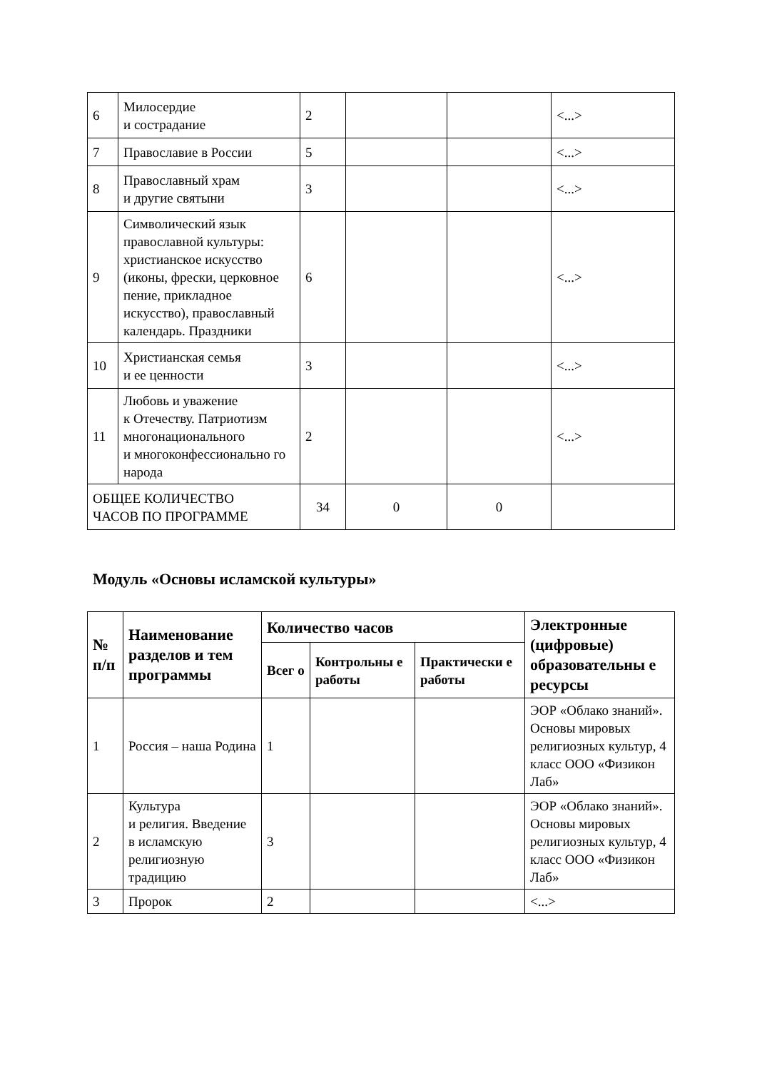| 6 | Милосердие и сострадание | 2 | | | <...> |
| 7 | Православие в России | 5 | | | <...> |
| 8 | Православный храм и другие святыни | 3 | | | <...> |
| 9 | Символический язык православной культуры: христианское искусство (иконы, фрески, церковное пение, прикладное искусство), православный календарь. Праздники | 6 | | | <...> |
| 10 | Христианская семья и ее ценности | 3 | | | <...> |
| 11 | Любовь и уважение к Отечеству. Патриотизм многонационального и многоконфессионально го народа | 2 | | | <...> |
| ОБЩЕЕ КОЛИЧЕСТВО ЧАСОВ ПО ПРОГРАММЕ | | 34 | 0 | 0 | |
Модуль «Основы исламской культуры»
| № п/п | Наименование разделов и тем программы | Количество часов | | | Электронные (цифровые) образовательны е ресурсы |
| --- | --- | --- | --- | --- | --- |
| | | Всег о | Контрольны е работы | Практически е работы | |
| 1 | Россия – наша Родина | 1 | | | ЭОР «Облако знаний». Основы мировых религиозных культур, 4 класс ООО «Физикон Лаб» |
| 2 | Культура и религия. Введение в исламскую религиозную традицию | 3 | | | ЭОР «Облако знаний». Основы мировых религиозных культур, 4 класс ООО «Физикон Лаб» |
| 3 | Пророк | 2 | | | <...> |